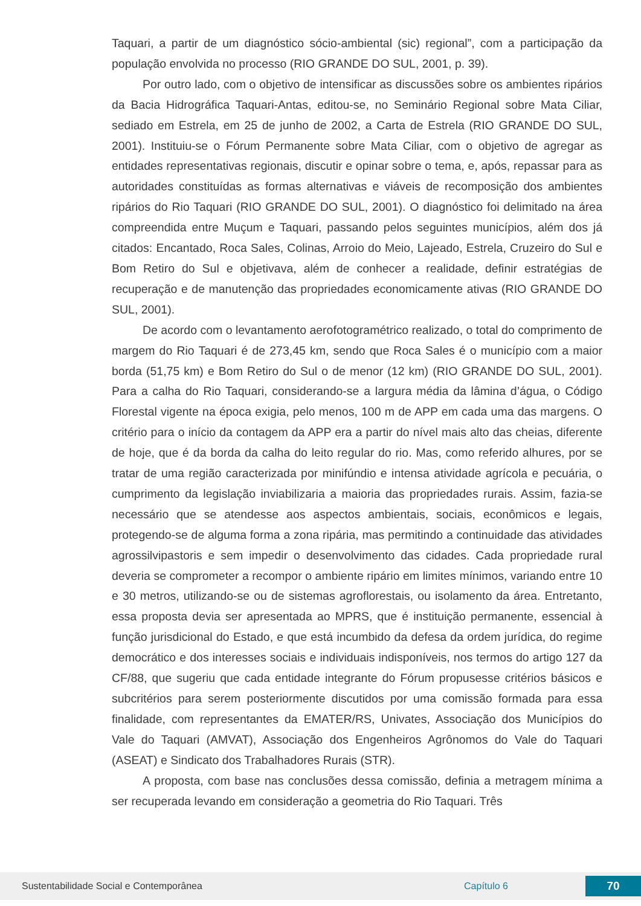Taquari, a partir de um diagnóstico sócio-ambiental (sic) regional”, com a participação da população envolvida no processo (RIO GRANDE DO SUL, 2001, p. 39).
Por outro lado, com o objetivo de intensificar as discussões sobre os ambientes ripários da Bacia Hidrográfica Taquari-Antas, editou-se, no Seminário Regional sobre Mata Ciliar, sediado em Estrela, em 25 de junho de 2002, a Carta de Estrela (RIO GRANDE DO SUL, 2001). Instituiu-se o Fórum Permanente sobre Mata Ciliar, com o objetivo de agregar as entidades representativas regionais, discutir e opinar sobre o tema, e, após, repassar para as autoridades constituídas as formas alternativas e viáveis de recomposição dos ambientes ripários do Rio Taquari (RIO GRANDE DO SUL, 2001). O diagnóstico foi delimitado na área compreendida entre Muçum e Taquari, passando pelos seguintes municípios, além dos já citados: Encantado, Roca Sales, Colinas, Arroio do Meio, Lajeado, Estrela, Cruzeiro do Sul e Bom Retiro do Sul e objetivava, além de conhecer a realidade, definir estratégias de recuperação e de manutenção das propriedades economicamente ativas (RIO GRANDE DO SUL, 2001).
De acordo com o levantamento aerofotogramétrico realizado, o total do comprimento de margem do Rio Taquari é de 273,45 km, sendo que Roca Sales é o município com a maior borda (51,75 km) e Bom Retiro do Sul o de menor (12 km) (RIO GRANDE DO SUL, 2001). Para a calha do Rio Taquari, considerando-se a largura média da lâmina d’água, o Código Florestal vigente na época exigia, pelo menos, 100 m de APP em cada uma das margens. O critério para o início da contagem da APP era a partir do nível mais alto das cheias, diferente de hoje, que é da borda da calha do leito regular do rio. Mas, como referido alhures, por se tratar de uma região caracterizada por minifúndio e intensa atividade agrícola e pecuária, o cumprimento da legislação inviabilizaria a maioria das propriedades rurais. Assim, fazia-se necessário que se atendesse aos aspectos ambientais, sociais, econômicos e legais, protegendo-se de alguma forma a zona ripária, mas permitindo a continuidade das atividades agrossilvipastoris e sem impedir o desenvolvimento das cidades. Cada propriedade rural deveria se comprometer a recompor o ambiente ripário em limites mínimos, variando entre 10 e 30 metros, utilizando-se ou de sistemas agroflorestais, ou isolamento da área. Entretanto, essa proposta devia ser apresentada ao MPRS, que é instituição permanente, essencial à função jurisdicional do Estado, e que está incumbido da defesa da ordem jurídica, do regime democrático e dos interesses sociais e individuais indisponíveis, nos termos do artigo 127 da CF/88, que sugeriu que cada entidade integrante do Fórum propusesse critérios básicos e subcritérios para serem posteriormente discutidos por uma comissão formada para essa finalidade, com representantes da EMATER/RS, Univates, Associação dos Municípios do Vale do Taquari (AMVAT), Associação dos Engenheiros Agrônomos do Vale do Taquari (ASEAT) e Sindicato dos Trabalhadores Rurais (STR).
A proposta, com base nas conclusões dessa comissão, definia a metragem mínima a ser recuperada levando em consideração a geometria do Rio Taquari. Três
Sustentabilidade Social e Contemporânea Capítulo 6 70